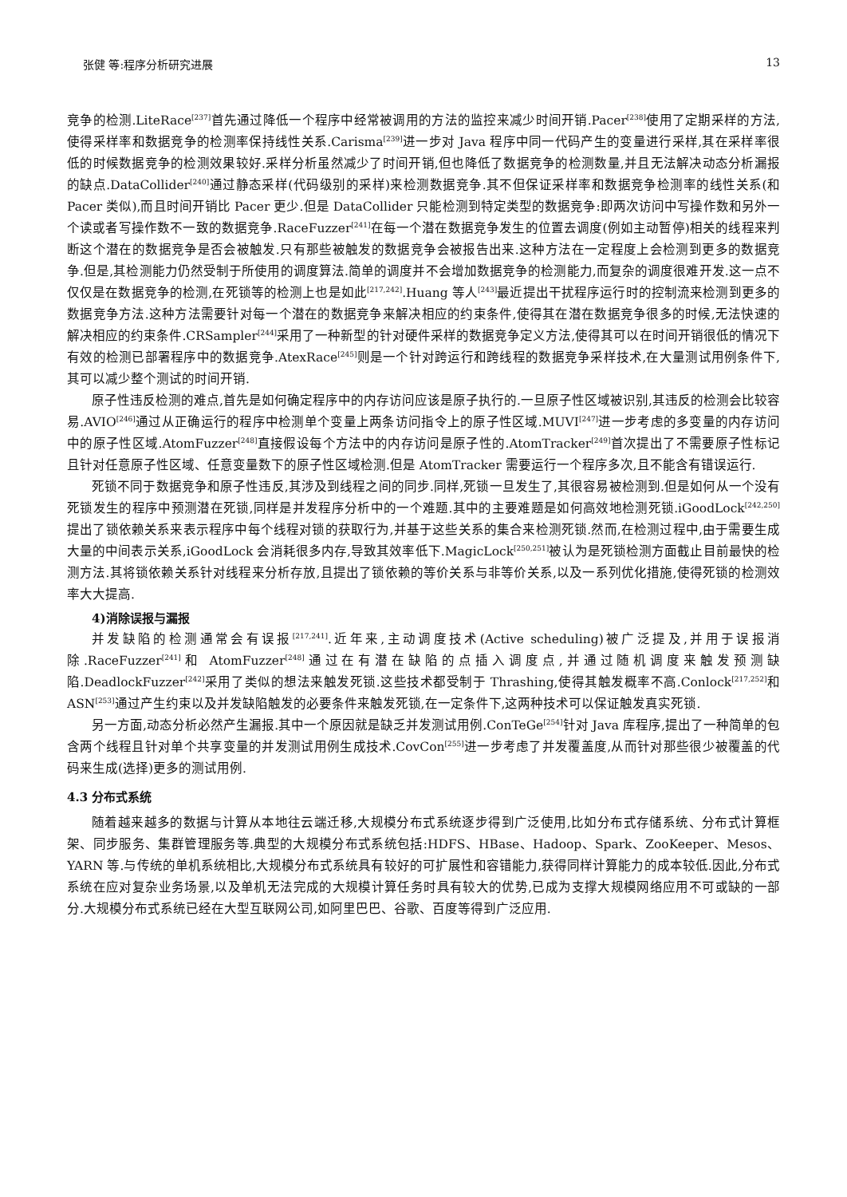张健 等:程序分析研究进展 13
竞争的检测.LiteRace<sup>[237]</sup>首先通过降低一个程序中经常被调用的方法的监控来减少时间开销.Pacer<sup>[238]</sup>使用了定期采样的方法,使得采样率和数据竞争的检测率保持线性关系.Carisma<sup>[239]</sup>进一步对 Java 程序中同一代码产生的变量进行采样,其在采样率很低的时候数据竞争的检测效果较好.采样分析虽然减少了时间开销,但也降低了数据竞争的检测数量,并且无法解决动态分析漏报的缺点.DataCollider<sup>[240]</sup>通过静态采样(代码级别的采样)来检测数据竞争.其不但保证采样率和数据竞争检测率的线性关系(和 Pacer 类似),而且时间开销比 Pacer 更少.但是 DataCollider 只能检测到特定类型的数据竞争:即两次访问中写操作数和另外一个读或者写操作数不一致的数据竞争.RaceFuzzer<sup>[241]</sup>在每一个潜在数据竞争发生的位置去调度(例如主动暂停)相关的线程来判断这个潜在的数据竞争是否会被触发.只有那些被触发的数据竞争会被报告出来.这种方法在一定程度上会检测到更多的数据竞争.但是,其检测能力仍然受制于所使用的调度算法.简单的调度并不会增加数据竞争的检测能力,而复杂的调度很难开发.这一点不仅仅是在数据竞争的检测,在死锁等的检测上也是如此<sup>[217,242]</sup>.Huang 等人<sup>[243]</sup>最近提出干扰程序运行时的控制流来检测到更多的数据竞争方法.这种方法需要针对每一个潜在的数据竞争来解决相应的约束条件,使得其在潜在数据竞争很多的时候,无法快速的解决相应的约束条件.CRSampler<sup>[244]</sup>采用了一种新型的针对硬件采样的数据竞争定义方法,使得其可以在时间开销很低的情况下有效的检测已部署程序中的数据竞争.AtexRace<sup>[245]</sup>则是一个针对跨运行和跨线程的数据竞争采样技术,在大量测试用例条件下,其可以减少整个测试的时间开销.
原子性违反检测的难点,首先是如何确定程序中的内存访问应该是原子执行的.一旦原子性区域被识别,其违反的检测会比较容易.AVIO<sup>[246]</sup>通过从正确运行的程序中检测单个变量上两条访问指令上的原子性区域.MUVI<sup>[247]</sup>进一步考虑的多变量的内存访问中的原子性区域.AtomFuzzer<sup>[248]</sup>直接假设每个方法中的内存访问是原子性的.AtomTracker<sup>[249]</sup>首次提出了不需要原子性标记且针对任意原子性区域、任意变量数下的原子性区域检测.但是 AtomTracker 需要运行一个程序多次,且不能含有错误运行.
死锁不同于数据竞争和原子性违反,其涉及到线程之间的同步.同样,死锁一旦发生了,其很容易被检测到.但是如何从一个没有死锁发生的程序中预测潜在死锁,同样是并发程序分析中的一个难题.其中的主要难题是如何高效地检测死锁.iGoodLock<sup>[242,250]</sup>提出了锁依赖关系来表示程序中每个线程对锁的获取行为,并基于这些关系的集合来检测死锁.然而,在检测过程中,由于需要生成大量的中间表示关系,iGoodLock 会消耗很多内存,导致其效率低下.MagicLock<sup>[250,251]</sup>被认为是死锁检测方面截止目前最快的检测方法.其将锁依赖关系针对线程来分析存放,且提出了锁依赖的等价关系与非等价关系,以及一系列优化措施,使得死锁的检测效率大大提高.
4)消除误报与漏报
并发缺陷的检测通常会有误报<sup>[217,241]</sup>.近年来,主动调度技术(Active scheduling)被广泛提及,并用于误报消除.RaceFuzzer<sup>[241]</sup>和 AtomFuzzer<sup>[248]</sup>通过在有潜在缺陷的点插入调度点,并通过随机调度来触发预测缺陷.DeadlockFuzzer<sup>[242]</sup>采用了类似的想法来触发死锁.这些技术都受制于 Thrashing,使得其触发概率不高.Conlock<sup>[217,252]</sup>和 ASN<sup>[253]</sup>通过产生约束以及并发缺陷触发的必要条件来触发死锁,在一定条件下,这两种技术可以保证触发真实死锁.
另一方面,动态分析必然产生漏报.其中一个原因就是缺乏并发测试用例.ConTeGe<sup>[254]</sup>针对 Java 库程序,提出了一种简单的包含两个线程且针对单个共享变量的并发测试用例生成技术.CovCon<sup>[255]</sup>进一步考虑了并发覆盖度,从而针对那些很少被覆盖的代码来生成(选择)更多的测试用例.
4.3 分布式系统
随着越来越多的数据与计算从本地往云端迁移,大规模分布式系统逐步得到广泛使用,比如分布式存储系统、分布式计算框架、同步服务、集群管理服务等.典型的大规模分布式系统包括:HDFS、HBase、Hadoop、Spark、ZooKeeper、Mesos、YARN 等.与传统的单机系统相比,大规模分布式系统具有较好的可扩展性和容错能力,获得同样计算能力的成本较低.因此,分布式系统在应对复杂业务场景,以及单机无法完成的大规模计算任务时具有较大的优势,已成为支撑大规模网络应用不可或缺的一部分.大规模分布式系统已经在大型互联网公司,如阿里巴巴、谷歌、百度等得到广泛应用.